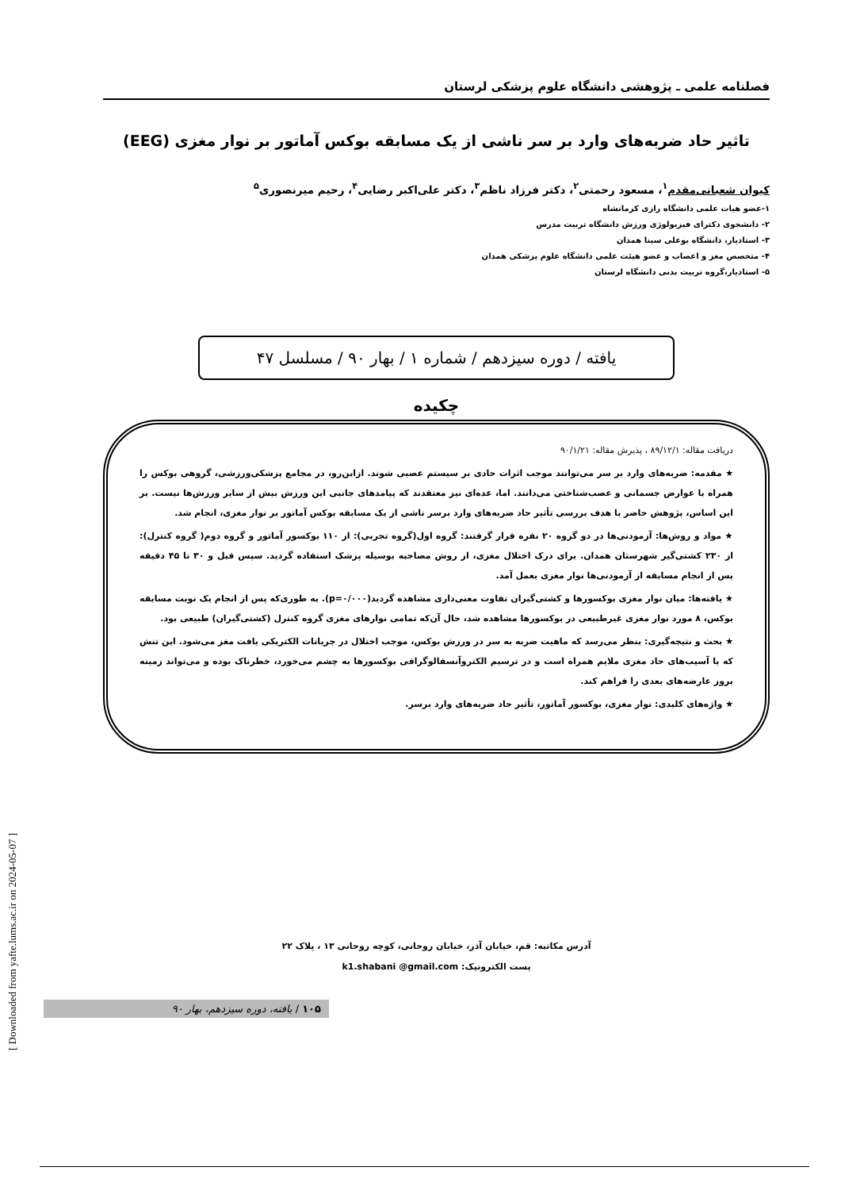فصلنامه علمی ـ پژوهشی دانشگاه علوم پزشکی لرستان
تاثیر حاد ضربه‌های وارد بر سر ناشی از یک مسابقه بوکس آماتور بر نوار مغزی (EEG)
کیوان شعبانی‌مقدم<sup>۱</sup>، مسعود رحمتی<sup>۲</sup>، دکتر فرزاد ناظم<sup>۳</sup>، دکتر علی‌اکبر رضایی<sup>۴</sup>، رحیم میرنصوری<sup>۵</sup>
۱-عضو هیات علمی دانشگاه رازی کرمانشاه
۲- دانشجوی دکترای فیزیولوژی ورزش دانشگاه تربیت مدرس
۳- استادیار، دانشگاه بوعلی سینا همدان
۴- متخصص مغز و اعصاب و عضو هیئت علمی دانشگاه علوم پزشکی همدان
۵- استادیار،گروه تربیت بدنی دانشگاه لرستان
یافته / دوره سیزدهم / شماره ۱ / بهار ۹۰ / مسلسل ۴۷
چکیده
دریافت مقاله: ۸۹/۱۲/۱ ، پذیرش مقاله: ۹۰/۱/۲۱
★ مقدمه: ضربه‌های وارد بر سر می‌توانند موجب اثرات حادی بر سیستم عصبی شوند. ازاین‌رو، در مجامع پزشکی‌ورزشی، گروهی بوکس را همراه با عوارض جسمانی و عصب‌شناختی می‌دانند. اما، عده‌ای نیز معتقدند که پیامدهای جانبی این ورزش بیش از سایر ورزش‌ها نیست. بر این اساس، پژوهش حاضر با هدف بررسی تأثیر حاد ضربه‌های وارد برسر ناشی از یک مسابقه بوکس آماتور بر نوار مغزی، انجام شد.
★ مواد و روش‌ها: آزمودنی‌ها در دو گروه ۲۰ نفره قرار گرفتند: گروه اول(گروه تجربی): از ۱۱۰ بوکسور آماتور و گروه دوم( گروه کنترل): از ۲۳۰ کشتی‌گیر شهرستان همدان. برای درک اختلال مغزی، از روش مصاحبه بوسیله پزشک استفاده گردید. سپس قبل و ۳۰ تا ۴۵ دقیقه پس از انجام مسابقه از آزمودنی‌ها نوار مغزی بعمل آمد.
★ یافته‌ها: میان نوار مغزی بوکسورها و کشتی‌گیران تفاوت معنی‌داری مشاهده گردید(p=۰/۰۰۰). به طوری‌که پس از انجام یک نوبت مسابقه بوکس، ۸ مورد نوار مغزی غیرطبیعی در بوکسورها مشاهده شد، حال آن‌که تمامی نوارهای مغزی گروه کنترل (کشتی‌گیران) طبیعی بود.
★ بحث و نتیجه‌گیری: بنظر می‌رسد که ماهیت ضربه به سر در ورزش بوکس، موجب اختلال در جریانات الکتریکی بافت مغز می‌شود. این تنش که با آسیب‌های حاد مغزی ملایم همراه است و در ترسیم الکتروآنسفالوگرافی بوکسورها به چشم می‌خورد، خطرناک بوده و می‌تواند زمینه بروز عارضه‌های بعدی را فراهم کند.
★ واژه‌های کلیدی: نوار مغزی، بوکسور آماتور، تأثیر حاد ضربه‌های وارد برسر.
آدرس مکاتبه: قم، خیابان آذر، خیابان روحانی، کوچه روحانی ۱۳ ، پلاک ۲۲
پست الکترونیک: k1.shabani @gmail.com
۱۰۵ / یافته، دوره سیزدهم، بهار ۹۰
[ Downloaded from yafte.lums.ac.ir on 2024-05-07 ]